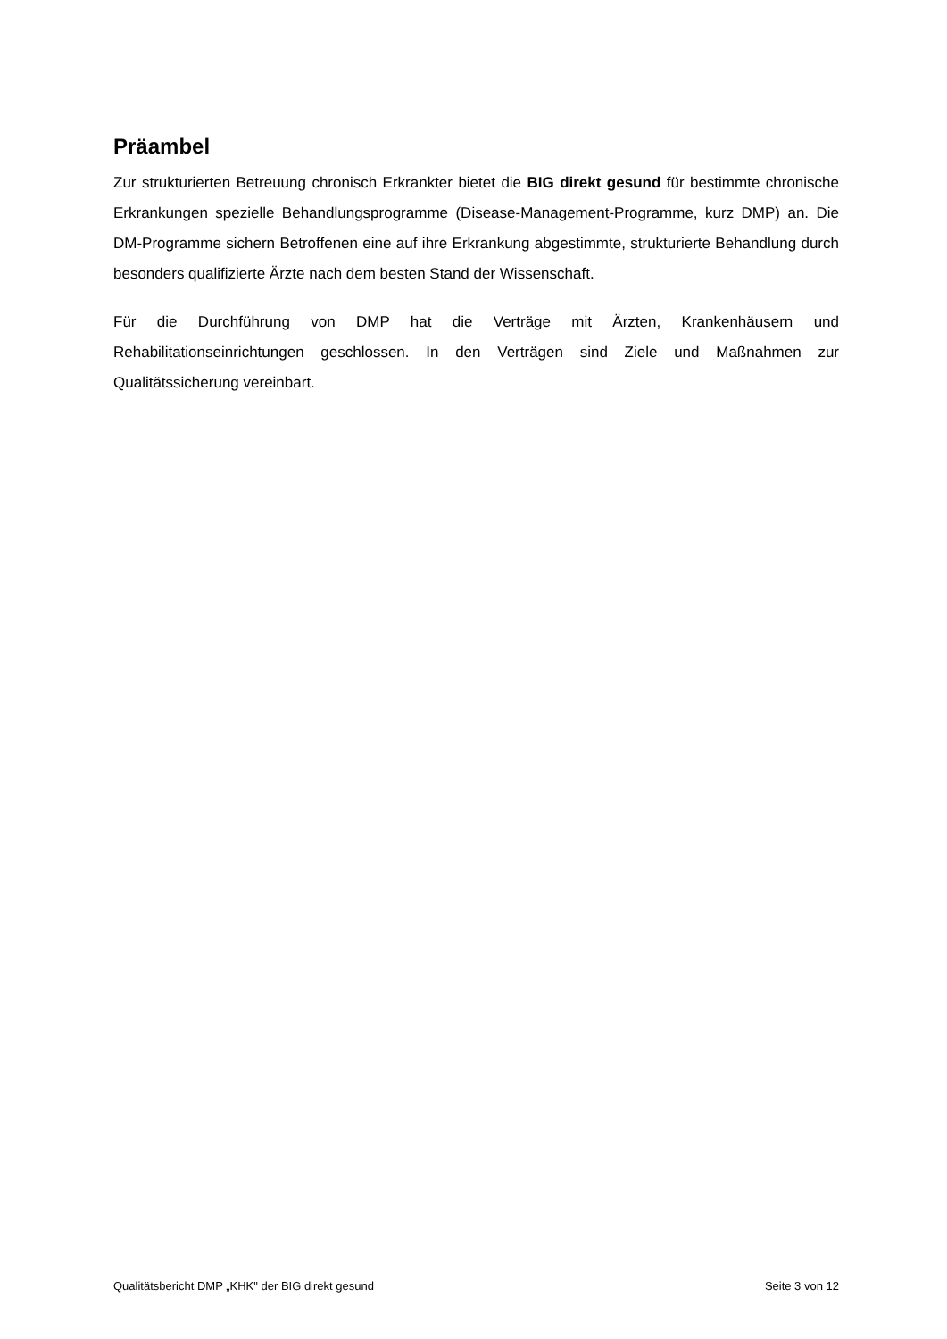Präambel
Zur strukturierten Betreuung chronisch Erkrankter bietet die BIG direkt gesund für bestimmte chronische Erkrankungen spezielle Behandlungsprogramme (Disease-Management-Programme, kurz DMP) an. Die DM-Programme sichern Betroffenen eine auf ihre Erkrankung abgestimmte, strukturierte Behandlung durch besonders qualifizierte Ärzte nach dem besten Stand der Wissenschaft.
Für die Durchführung von DMP hat die Verträge mit Ärzten, Krankenhäusern und Rehabilitationseinrichtungen geschlossen. In den Verträgen sind Ziele und Maßnahmen zur Qualitätssicherung vereinbart.
Qualitätsbericht DMP „KHK" der BIG direkt gesund Seite 3 von 12